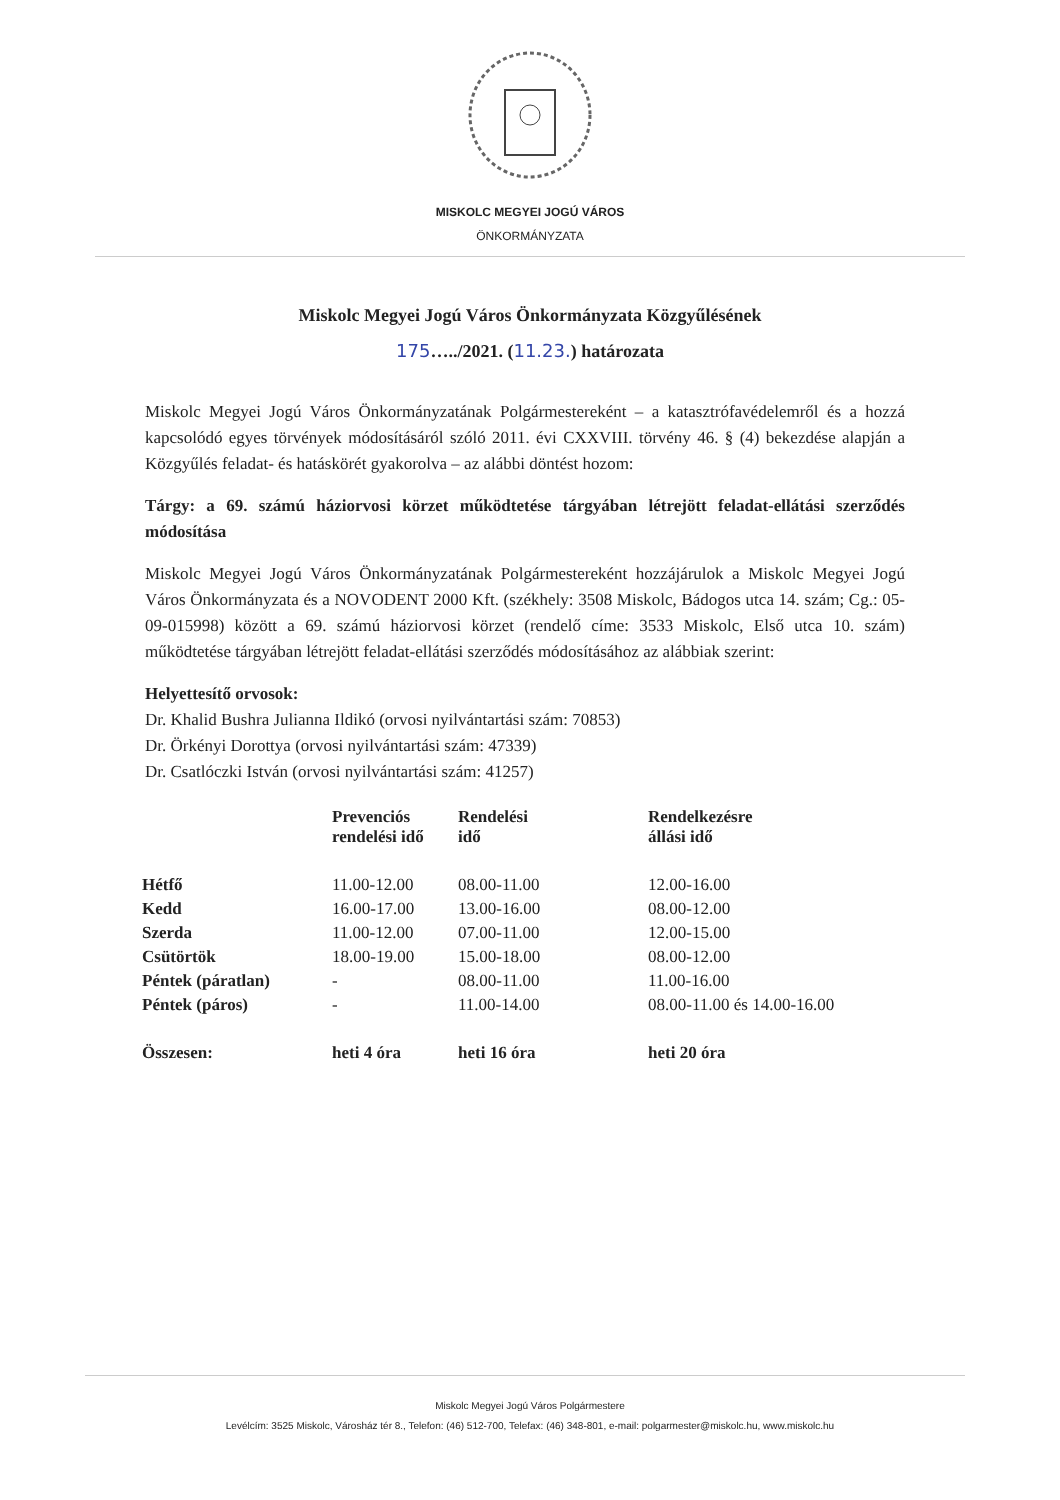MISKOLC MEGYEI JOGÚ VÁROS
ÖNKORMÁNYZATA
Miskolc Megyei Jogú Város Önkormányzata Közgyűlésének
175…../2021. (11.23.) határozata
Miskolc Megyei Jogú Város Önkormányzatának Polgármestereként – a katasztrófavédelemről és a hozzá kapcsolódó egyes törvények módosításáról szóló 2011. évi CXXVIII. törvény 46. § (4) bekezdése alapján a Közgyűlés feladat- és hatáskörét gyakorolva – az alábbi döntést hozom:
Tárgy: a 69. számú háziorvosi körzet működtetése tárgyában létrejött feladat-ellátási szerződés módosítása
Miskolc Megyei Jogú Város Önkormányzatának Polgármestereként hozzájárulok a Miskolc Megyei Jogú Város Önkormányzata és a NOVODENT 2000 Kft. (székhely: 3508 Miskolc, Bádogos utca 14. szám; Cg.: 05-09-015998) között a 69. számú háziorvosi körzet (rendelő címe: 3533 Miskolc, Első utca 10. szám) működtetése tárgyában létrejött feladat-ellátási szerződés módosításához az alábbiak szerint:
Helyettesítő orvosok:
Dr. Khalid Bushra Julianna Ildikó (orvosi nyilvántartási szám: 70853)
Dr. Örkényi Dorottya (orvosi nyilvántartási szám: 47339)
Dr. Csatlóczki István (orvosi nyilvántartási szám: 41257)
| | Prevenciós rendelési idő | Rendelési idő | Rendelkezésre állási idő |
| --- | --- | --- | --- |
| Hétfő | 11.00-12.00 | 08.00-11.00 | 12.00-16.00 |
| Kedd | 16.00-17.00 | 13.00-16.00 | 08.00-12.00 |
| Szerda | 11.00-12.00 | 07.00-11.00 | 12.00-15.00 |
| Csütörtök | 18.00-19.00 | 15.00-18.00 | 08.00-12.00 |
| Péntek (páratlan) | - | 08.00-11.00 | 11.00-16.00 |
| Péntek (páros) | - | 11.00-14.00 | 08.00-11.00 és 14.00-16.00 |
| Összesen: | heti 4 óra | heti 16 óra | heti 20 óra |
Miskolc Megyei Jogú Város Polgármestere
Levélcím: 3525 Miskolc, Városház tér 8., Telefon: (46) 512-700, Telefax: (46) 348-801, e-mail: polgarmester@miskolc.hu, www.miskolc.hu